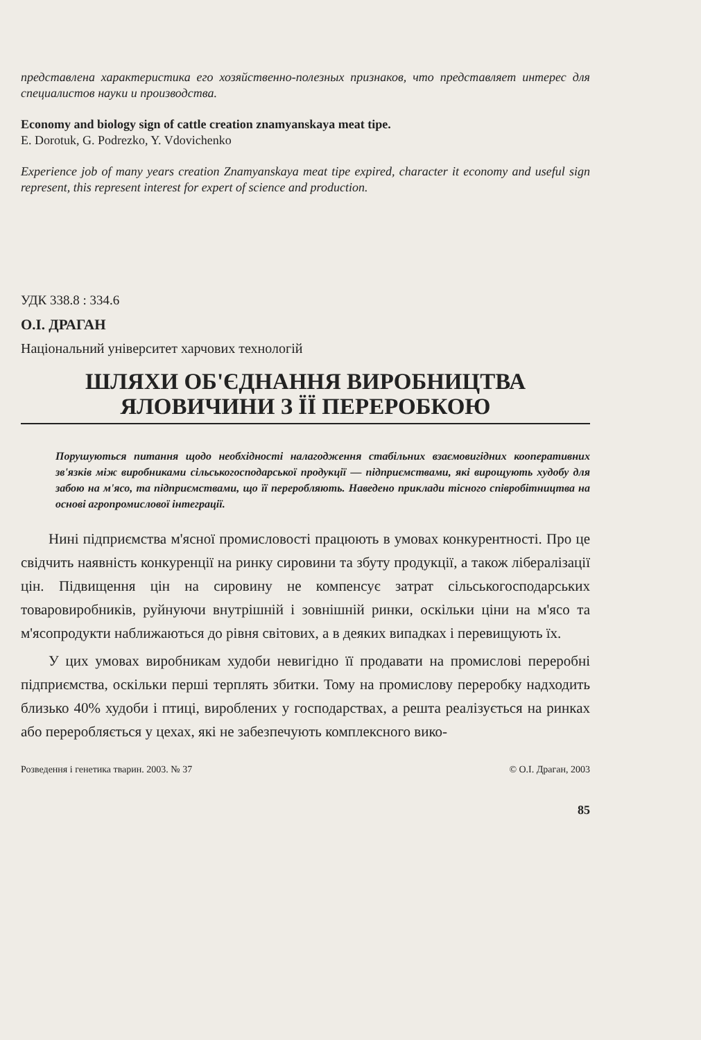представлена характеристика его хозяйственно-полезных признаков, что представляет интерес для специалистов науки и производства.
Economy and biology sign of cattle creation znamyanskaya meat tipe.
E. Dorotuk, G. Podrezko, Y. Vdovichenko
Experience job of many years creation Znamyanskaya meat tipe expired, character it economy and useful sign represent, this represent interest for expert of science and production.
УДК 338.8 : 334.6
О.І. ДРАГАН
Національний університет харчових технологій
ШЛЯХИ ОБ'ЄДНАННЯ ВИРОБНИЦТВА
ЯЛОВИЧИНИ З ЇЇ ПЕРЕРОБКОЮ
Порушуються питання щодо необхідності налагодження стабільних взаємовигідних кооперативних зв'язків між виробниками сільськогосподарської продукції — підприємствами, які вирощують худобу для забою на м'ясо, та підприємствами, що її переробляють. Наведено приклади тісного співробітництва на основі агропромислової інтеграції.
Нині підприємства м'ясної промисловості працюють в умовах конкурентності. Про це свідчить наявність конкуренції на ринку сировини та збуту продукції, а також лібералізації цін. Підвищення цін на сировину не компенсує затрат сільськогосподарських товаровиробників, руйнуючи внутрішній і зовнішній ринки, оскільки ціни на м'ясо та м'ясопродукти наближаються до рівня світових, а в деяких випадках і перевищують їх.
У цих умовах виробникам худоби невигідно її продавати на промислові переробні підприємства, оскільки перші терплять збитки. Тому на промислову переробку надходить близько 40% худоби і птиці, вироблених у господарствах, а решта реалізується на ринках або переробляється у цехах, які не забезпечують комплексного вико-
Розведення і генетика тварин. 2003. № 37 © О.І. Драган, 2003
85